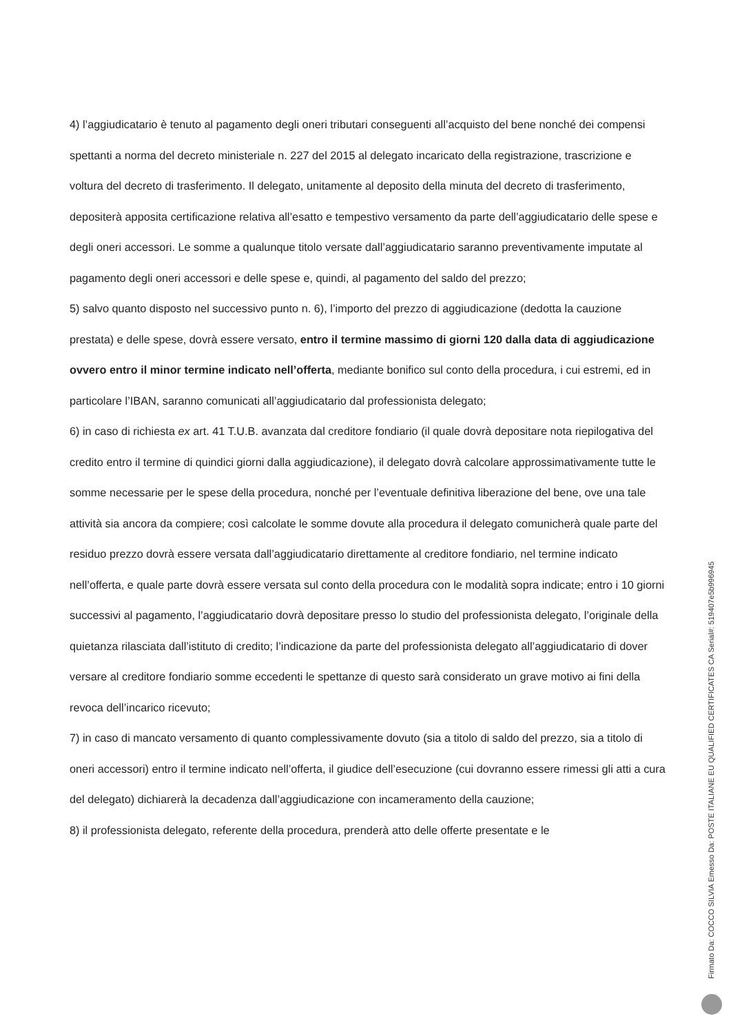4) l’aggiudicatario è tenuto al pagamento degli oneri tributari conseguenti all’acquisto del bene nonché dei compensi spettanti a norma del decreto ministeriale n. 227 del 2015 al delegato incaricato della registrazione, trascrizione e voltura del decreto di trasferimento. Il delegato, unitamente al deposito della minuta del decreto di trasferimento, depositerà apposita certificazione relativa all’esatto e tempestivo versamento da parte dell’aggiudicatario delle spese e degli oneri accessori. Le somme a qualunque titolo versate dall’aggiudicatario saranno preventivamente imputate al pagamento degli oneri accessori e delle spese e, quindi, al pagamento del saldo del prezzo;
5) salvo quanto disposto nel successivo punto n. 6), l’importo del prezzo di aggiudicazione (dedotta la cauzione prestata) e delle spese, dovrà essere versato, entro il termine massimo di giorni 120 dalla data di aggiudicazione ovvero entro il minor termine indicato nell’offerta, mediante bonifico sul conto della procedura, i cui estremi, ed in particolare l’IBAN, saranno comunicati all’aggiudicatario dal professionista delegato;
6) in caso di richiesta ex art. 41 T.U.B. avanzata dal creditore fondiario (il quale dovrà depositare nota riepilogativa del credito entro il termine di quindici giorni dalla aggiudicazione), il delegato dovrà calcolare approssimativamente tutte le somme necessarie per le spese della procedura, nonché per l’eventuale definitiva liberazione del bene, ove una tale attività sia ancora da compiere; così calcolate le somme dovute alla procedura il delegato comunicherà quale parte del residuo prezzo dovrà essere versata dall’aggiudicatario direttamente al creditore fondiario, nel termine indicato nell’offerta, e quale parte dovrà essere versata sul conto della procedura con le modalità sopra indicate; entro i 10 giorni successivi al pagamento, l’aggiudicatario dovrà depositare presso lo studio del professionista delegato, l’originale della quietanza rilasciata dall’istituto di credito; l’indicazione da parte del professionista delegato all’aggiudicatario di dover versare al creditore fondiario somme eccedenti le spettanze di questo sarà considerato un grave motivo ai fini della revoca dell’incarico ricevuto;
7) in caso di mancato versamento di quanto complessivamente dovuto (sia a titolo di saldo del prezzo, sia a titolo di oneri accessori) entro il termine indicato nell’offerta, il giudice dell’esecuzione (cui dovranno essere rimessi gli atti a cura del delegato) dichiarerà la decadenza dall’aggiudicazione con incameramento della cauzione;
8) il professionista delegato, referente della procedura, prenderà atto delle offerte presentate e le
Firmato Da: COCCO SILVIA Emesso Da: POSTE ITALIANE EU QUALIFIED CERTIFICATES CA Serial#: 519407e5b996945